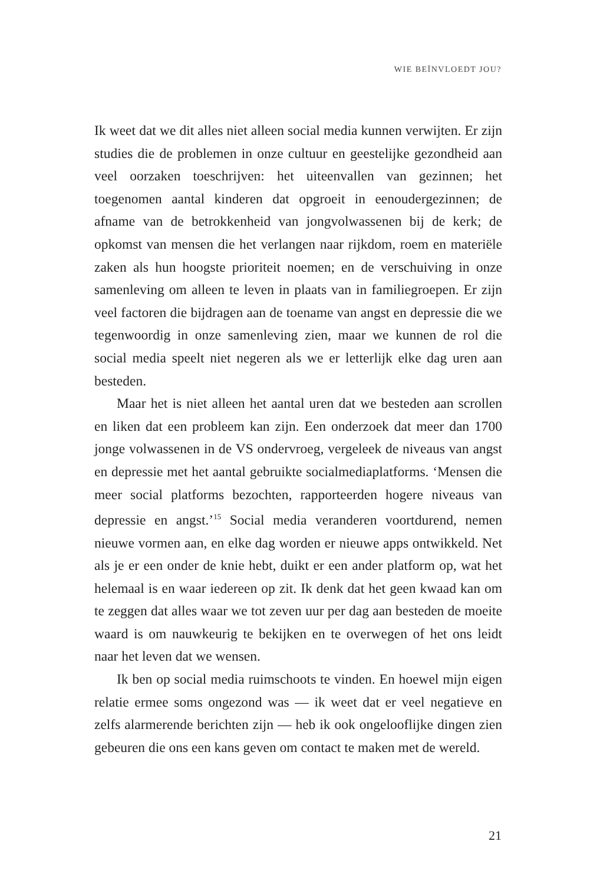WIE BEÏNVLOEDT JOU?
Ik weet dat we dit alles niet alleen social media kunnen verwijten. Er zijn studies die de problemen in onze cultuur en geestelijke gezondheid aan veel oorzaken toeschrijven: het uiteenvallen van gezinnen; het toegenomen aantal kinderen dat opgroeit in eenoudergezinnen; de afname van de betrokkenheid van jongvolwassenen bij de kerk; de opkomst van mensen die het verlangen naar rijkdom, roem en materiële zaken als hun hoogste prioriteit noemen; en de verschuiving in onze samenleving om alleen te leven in plaats van in familiegroepen. Er zijn veel factoren die bijdragen aan de toename van angst en depressie die we tegenwoordig in onze samenleving zien, maar we kunnen de rol die social media speelt niet negeren als we er letterlijk elke dag uren aan besteden.
Maar het is niet alleen het aantal uren dat we besteden aan scrollen en liken dat een probleem kan zijn. Een onderzoek dat meer dan 1700 jonge volwassenen in de VS ondervroeg, vergeleek de niveaus van angst en depressie met het aantal gebruikte socialmediaplatforms. ‘Mensen die meer social platforms bezochten, rapporteerden hogere niveaus van depressie en angst.’<sup>15</sup> Social media veranderen voortdurend, nemen nieuwe vormen aan, en elke dag worden er nieuwe apps ontwikkeld. Net als je er een onder de knie hebt, duikt er een ander platform op, wat het helemaal is en waar iedereen op zit. Ik denk dat het geen kwaad kan om te zeggen dat alles waar we tot zeven uur per dag aan besteden de moeite waard is om nauwkeurig te bekijken en te overwegen of het ons leidt naar het leven dat we wensen.
Ik ben op social media ruimschoots te vinden. En hoewel mijn eigen relatie ermee soms ongezond was — ik weet dat er veel negatieve en zelfs alarmerende berichten zijn — heb ik ook ongelooflijke dingen zien gebeuren die ons een kans geven om contact te maken met de wereld.
21